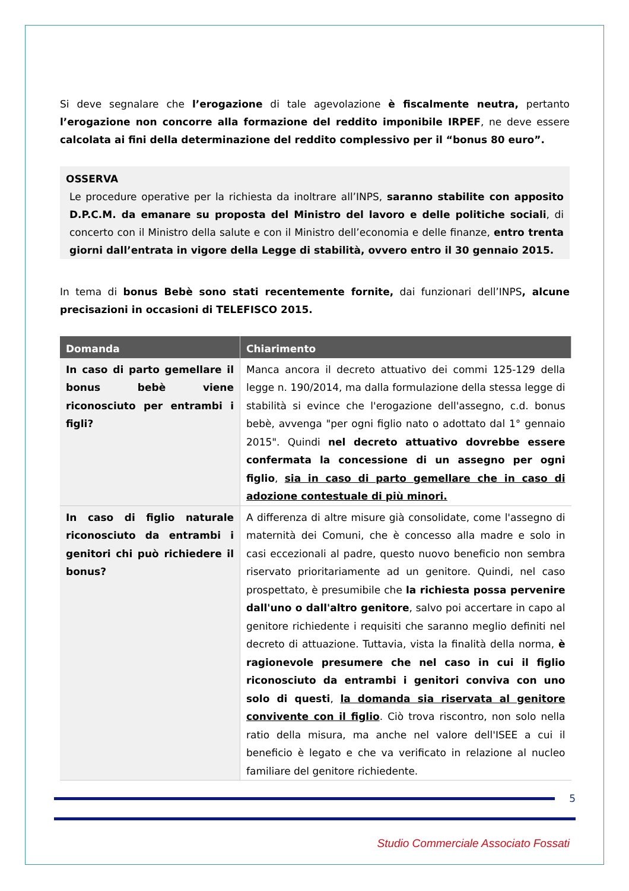Si deve segnalare che l’erogazione di tale agevolazione è fiscalmente neutra, pertanto l’erogazione non concorre alla formazione del reddito imponibile IRPEF, ne deve essere calcolata ai fini della determinazione del reddito complessivo per il “bonus 80 euro”.
OSSERVA
Le procedure operative per la richiesta da inoltrare all’INPS, saranno stabilite con apposito D.P.C.M. da emanare su proposta del Ministro del lavoro e delle politiche sociali, di concerto con il Ministro della salute e con il Ministro dell’economia e delle finanze, entro trenta giorni dall’entrata in vigore della Legge di stabilità, ovvero entro il 30 gennaio 2015.
In tema di bonus Bebè sono stati recentemente fornite, dai funzionari dell’INPS, alcune precisazioni in occasioni di TELEFISCO 2015.
| Domanda | Chiarimento |
| --- | --- |
| In caso di parto gemellare il bonus bebè viene riconosciuto per entrambi i figli? | Manca ancora il decreto attuativo dei commi 125-129 della legge n. 190/2014, ma dalla formulazione della stessa legge di stabilità si evince che l'erogazione dell'assegno, c.d. bonus bebè, avvenga "per ogni figlio nato o adottato dal 1° gennaio 2015". Quindi nel decreto attuativo dovrebbe essere confermata la concessione di un assegno per ogni figlio , sia in caso di parto gemellare che in caso di adozione contestuale di più minori. |
| In caso di figlio naturale riconosciuto da entrambi i genitori chi può richiedere il bonus? | A differenza di altre misure già consolidate, come l'assegno di maternità dei Comuni, che è concesso alla madre e solo in casi eccezionali al padre, questo nuovo beneficio non sembra riservato prioritariamente ad un genitore. Quindi, nel caso prospettato, è presumibile che la richiesta possa pervenire dall'uno o dall'altro genitore , salvo poi accertare in capo al genitore richiedente i requisiti che saranno meglio definiti nel decreto di attuazione. Tuttavia, vista la finalità della norma, è ragionevole presumere che nel caso in cui il figlio riconosciuto da entrambi i genitori conviva con uno solo di questi , la domanda sia riservata al genitore convivente con il figlio . Ciò trova riscontro, non solo nella ratio della misura, ma anche nel valore dell'ISEE a cui il beneficio è legato e che va verificato in relazione al nucleo familiare del genitore richiedente. |
5
Studio Commerciale Associato Fossati